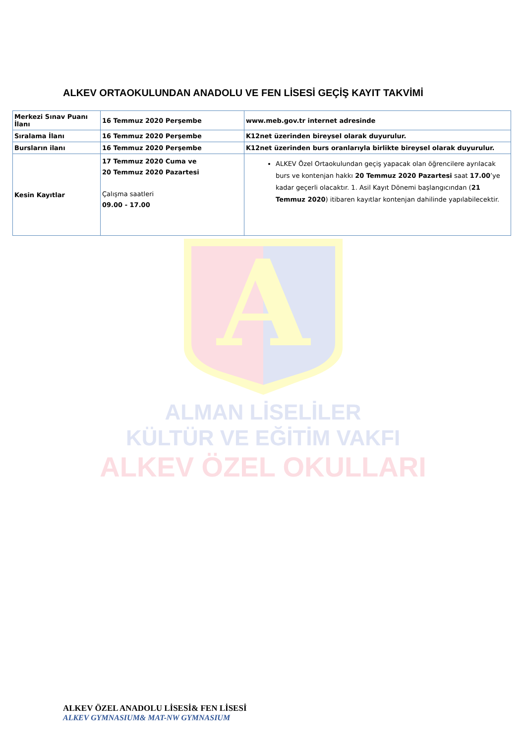ALKEV ORTAOKULUNDAN ANADOLU VE FEN LİSESİ GEÇİŞ KAYIT TAKVİMİ
| Merkezi Sınav Puanı İlanı | 16 Temmuz 2020 Perşembe | www.meb.gov.tr internet adresinde |
| Sıralama İlanı | 16 Temmuz 2020 Perşembe | K12net üzerinden bireysel olarak duyurulur. |
| Bursların ilanı | 16 Temmuz 2020 Perşembe | K12net üzerinden burs oranlarıyla birlikte bireysel olarak duyurulur. |
| Kesin Kayıtlar | 17 Temmuz 2020 Cuma ve 20 Temmuz 2020 Pazartesi Çalışma saatleri 09.00 - 17.00 | ALKEV Özel Ortaokulundan geçiş yapacak olan öğrencilere ayrılacak burs ve kontenjan hakkı 20 Temmuz 2020 Pazartesi saat 17.00 ’ye kadar geçerli olacaktır. 1. Asil Kayıt Dönemi başlangıcından ( 21 Temmuz 2020 ) itibaren kayıtlar kontenjan dahilinde yapılabilecektir. |
A
ALMAN LİSELİLER
KÜLTÜR VE EĞİTİM VAKFI
ALKEV ÖZEL OKULLARI
ALKEV ÖZEL ANADOLU LİSESİ& FEN LİSESİ
ALKEV GYMNASIUM& MAT-NW GYMNASIUM